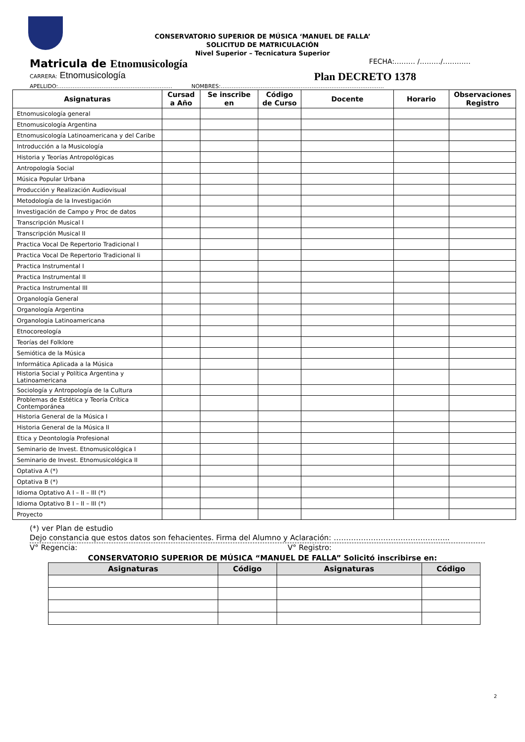CONSERVATORIO SUPERIOR DE MÚSICA ‘MANUEL DE FALLA’
SOLICITUD DE MATRICULACIÓN
Nivel Superior – Tecnicatura Superior
Matricula de Etnomusicología
FECHA:……… /………/…………
CARRERA: Etnomusicología
Plan DECRETO 1378
APELLIDO:……………………………………………………… NOMBRES:………………………………………………………………………………
| Asignaturas | Cursad a Año | Se inscribe en | Código de Curso | Docente | Horario | Observaciones Registro |
| --- | --- | --- | --- | --- | --- | --- |
| Etnomusicología general | | | | | | |
| Etnomusicología Argentina | | | | | | |
| Etnomusicología Latinoamericana y del Caribe | | | | | | |
| Introducción a la Musicología | | | | | | |
| Historia y Teorías Antropológicas | | | | | | |
| Antropología Social | | | | | | |
| Música Popular Urbana | | | | | | |
| Producción y Realización Audiovisual | | | | | | |
| Metodología de la Investigación | | | | | | |
| Investigación de Campo y Proc de datos | | | | | | |
| Transcripción Musical I | | | | | | |
| Transcripción Musical II | | | | | | |
| Practica Vocal De Repertorio Tradicional I | | | | | | |
| Practica Vocal De Repertorio Tradicional Ii | | | | | | |
| Practica Instrumental I | | | | | | |
| Practica Instrumental II | | | | | | |
| Practica Instrumental III | | | | | | |
| Organología General | | | | | | |
| Organología Argentina | | | | | | |
| Organologia Latinoamericana | | | | | | |
| Etnocoreología | | | | | | |
| Teorías del Folklore | | | | | | |
| Semiótica de la Música | | | | | | |
| Informática Aplicada a la Música | | | | | | |
| Historia Social y Política Argentina y Latinoamericana | | | | | | |
| Sociología y Antropología de la Cultura | | | | | | |
| Problemas de Estética y Teoría Crítica Contemporánea | | | | | | |
| Historia General de la Música I | | | | | | |
| Historia General de la Música II | | | | | | |
| Etica y Deontología Profesional | | | | | | |
| Seminario de Invest. Etnomusicológica I | | | | | | |
| Seminario de Invest. Etnomusicológica II | | | | | | |
| Optativa A (*) | | | | | | |
| Optativa B (*) | | | | | | |
| Idioma Optativo A I – II – III (*) | | | | | | |
| Idioma Optativo B I – II – III (*) | | | | | | |
| Proyecto | | | | | | |
(*) ver Plan de estudio
Dejo constancia que estos datos son fehacientes. Firma del Alumno y Aclaración: ………………………………………..
V° Regencia: V° Registro:
CONSERVATORIO SUPERIOR DE MÚSICA “MANUEL DE FALLA” Solicitó inscribirse en:
| Asignaturas | Código | Asignaturas | Código |
| --- | --- | --- | --- |
2